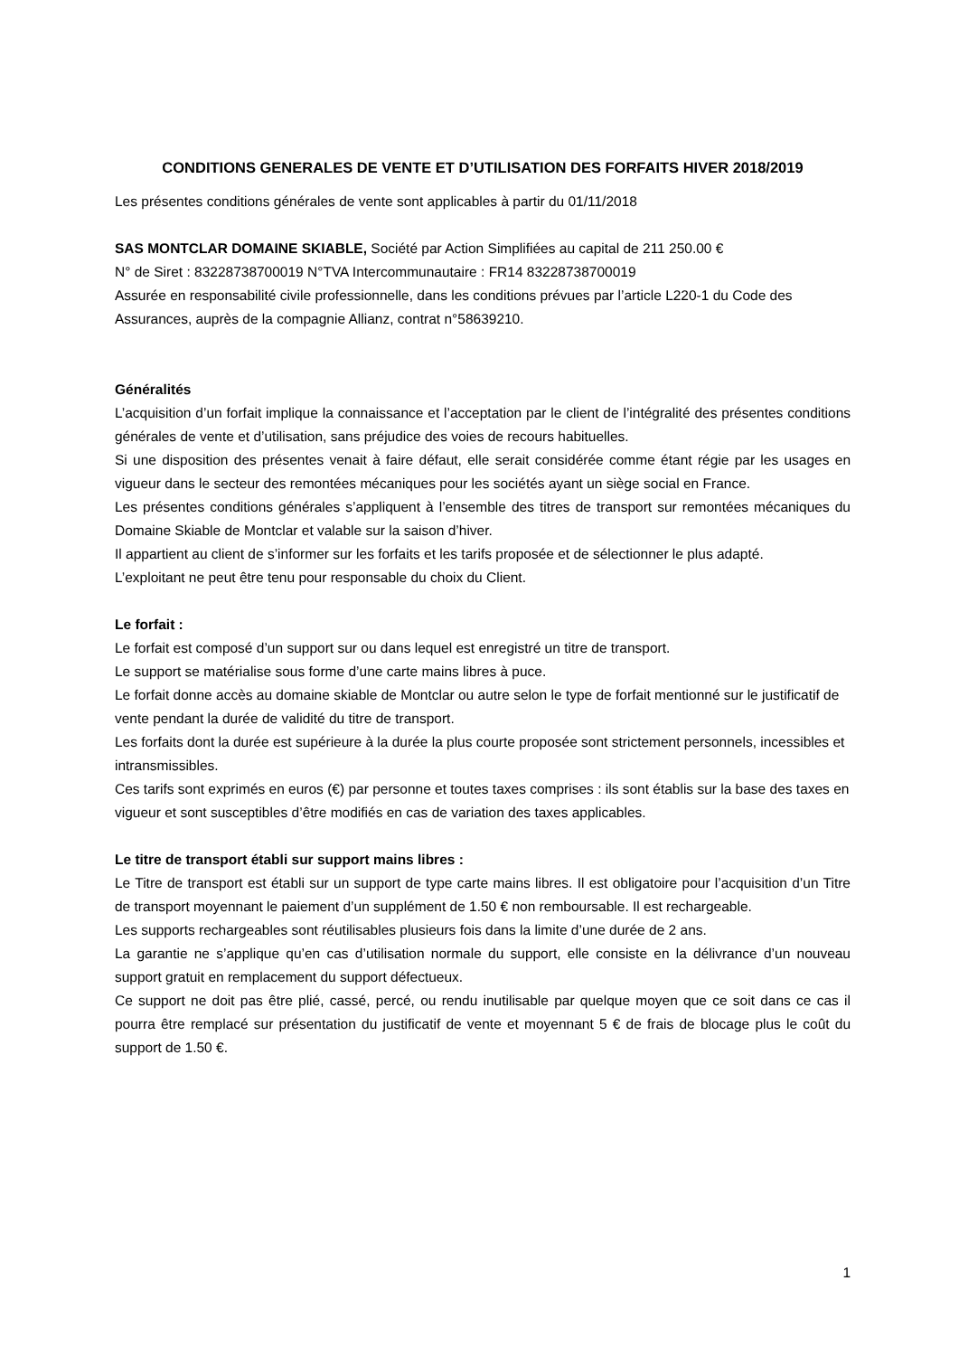CONDITIONS GENERALES DE VENTE ET D’UTILISATION DES FORFAITS HIVER 2018/2019
Les présentes conditions générales de vente sont applicables à partir du 01/11/2018
SAS MONTCLAR DOMAINE SKIABLE, Société par Action Simplifiées au capital de 211 250.00 €
N° de Siret : 83228738700019 N°TVA Intercommunautaire : FR14 83228738700019
Assurée en responsabilité civile professionnelle, dans les conditions prévues par l’article L220-1 du Code des Assurances, auprès de la compagnie Allianz, contrat n°58639210.
Généralités
L’acquisition d’un forfait implique la connaissance et l’acceptation par le client de l’intégralité des présentes conditions générales de vente et d’utilisation, sans préjudice des voies de recours habituelles.
Si une disposition des présentes venait à faire défaut, elle serait considérée comme étant régie par les usages en vigueur dans le secteur des remontées mécaniques pour les sociétés ayant un siège social en France.
Les présentes conditions générales s’appliquent à l’ensemble des titres de transport sur remontées mécaniques du Domaine Skiable de Montclar et valable sur la saison d’hiver.
Il appartient au client de s’informer sur les forfaits et les tarifs proposée et de sélectionner le plus adapté.
L’exploitant ne peut être tenu pour responsable du choix du Client.
Le forfait :
Le forfait est composé d’un support sur ou dans lequel est enregistré un titre de transport.
Le support se matérialise sous forme d’une carte mains libres à puce.
Le forfait donne accès au domaine skiable de Montclar ou autre selon le type de forfait mentionné sur le justificatif de vente pendant la durée de validité du titre de transport.
Les forfaits dont la durée est supérieure à la durée la plus courte proposée sont strictement personnels, incessibles et intransmissibles.
Ces tarifs sont exprimés en euros (€) par personne et toutes taxes comprises : ils sont établis sur la base des taxes en vigueur et sont susceptibles d’être modifiés en cas de variation des taxes applicables.
Le titre de transport établi sur support mains libres :
Le Titre de transport est établi sur un support de type carte mains libres. Il est obligatoire pour l’acquisition d’un Titre de transport moyennant le paiement d’un supplément de 1.50 € non remboursable. Il est rechargeable.
Les supports rechargeables sont réutilisables plusieurs fois dans la limite d’une durée de 2 ans.
La garantie ne s’applique qu’en cas d’utilisation normale du support, elle consiste en la délivrance d’un nouveau support gratuit en remplacement du support défectueux.
Ce support ne doit pas être plié, cassé, percé, ou rendu inutilisable par quelque moyen que ce soit dans ce cas il pourra être remplacé sur présentation du justificatif de vente et moyennant 5 € de frais de blocage plus le coût du support de 1.50 €.
1